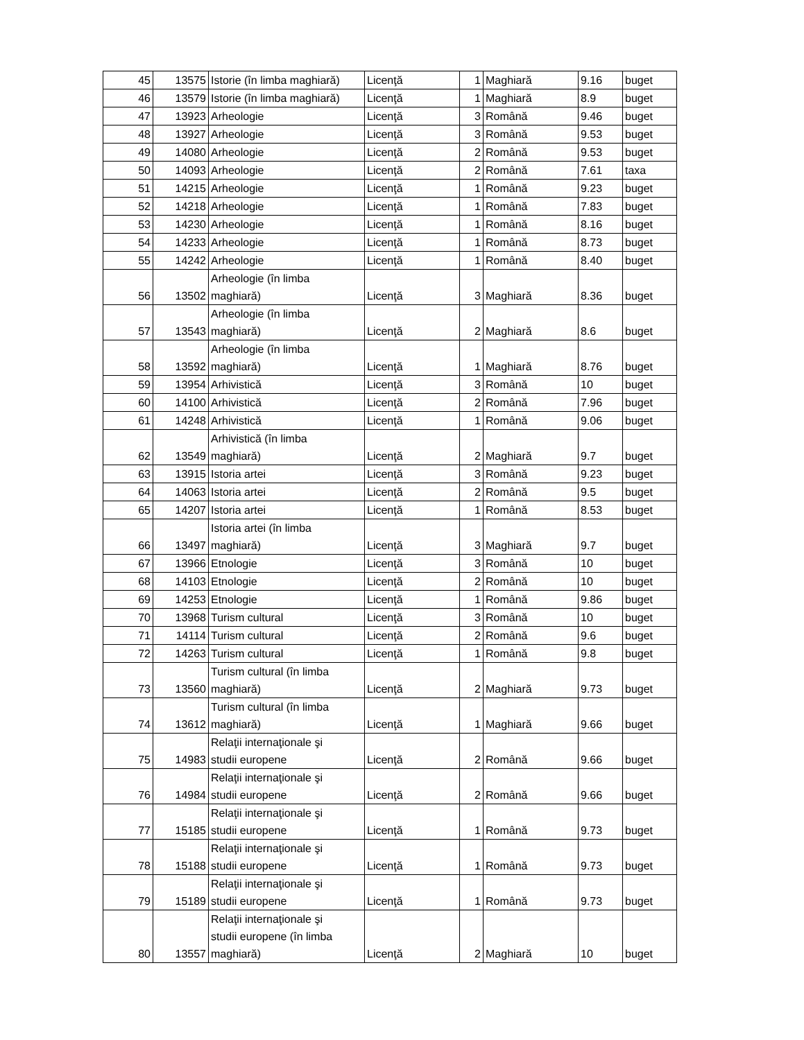| 45 | 13575 | Istorie (în limba maghiară) | Licenţă | 1 | Maghiară | 9.16 | buget |
| 46 | 13579 | Istorie (în limba maghiară) | Licenţă | 1 | Maghiară | 8.9 | buget |
| 47 | 13923 | Arheologie | Licenţă | 3 | Română | 9.46 | buget |
| 48 | 13927 | Arheologie | Licenţă | 3 | Română | 9.53 | buget |
| 49 | 14080 | Arheologie | Licenţă | 2 | Română | 9.53 | buget |
| 50 | 14093 | Arheologie | Licenţă | 2 | Română | 7.61 | taxa |
| 51 | 14215 | Arheologie | Licenţă | 1 | Română | 9.23 | buget |
| 52 | 14218 | Arheologie | Licenţă | 1 | Română | 7.83 | buget |
| 53 | 14230 | Arheologie | Licenţă | 1 | Română | 8.16 | buget |
| 54 | 14233 | Arheologie | Licenţă | 1 | Română | 8.73 | buget |
| 55 | 14242 | Arheologie | Licenţă | 1 | Română | 8.40 | buget |
| 56 | 13502 | Arheologie (în limba maghiară) | Licenţă | 3 | Maghiară | 8.36 | buget |
| 57 | 13543 | Arheologie (în limba maghiară) | Licenţă | 2 | Maghiară | 8.6 | buget |
| 58 | 13592 | Arheologie (în limba maghiară) | Licenţă | 1 | Maghiară | 8.76 | buget |
| 59 | 13954 | Arhivistică | Licenţă | 3 | Română | 10 | buget |
| 60 | 14100 | Arhivistică | Licenţă | 2 | Română | 7.96 | buget |
| 61 | 14248 | Arhivistică | Licenţă | 1 | Română | 9.06 | buget |
| 62 | 13549 | Arhivistică (în limba maghiară) | Licenţă | 2 | Maghiară | 9.7 | buget |
| 63 | 13915 | Istoria artei | Licenţă | 3 | Română | 9.23 | buget |
| 64 | 14063 | Istoria artei | Licenţă | 2 | Română | 9.5 | buget |
| 65 | 14207 | Istoria artei | Licenţă | 1 | Română | 8.53 | buget |
| 66 | 13497 | Istoria artei (în limba maghiară) | Licenţă | 3 | Maghiară | 9.7 | buget |
| 67 | 13966 | Etnologie | Licenţă | 3 | Română | 10 | buget |
| 68 | 14103 | Etnologie | Licenţă | 2 | Română | 10 | buget |
| 69 | 14253 | Etnologie | Licenţă | 1 | Română | 9.86 | buget |
| 70 | 13968 | Turism cultural | Licenţă | 3 | Română | 10 | buget |
| 71 | 14114 | Turism cultural | Licenţă | 2 | Română | 9.6 | buget |
| 72 | 14263 | Turism cultural | Licenţă | 1 | Română | 9.8 | buget |
| 73 | 13560 | Turism cultural (în limba maghiară) | Licenţă | 2 | Maghiară | 9.73 | buget |
| 74 | 13612 | Turism cultural (în limba maghiară) | Licenţă | 1 | Maghiară | 9.66 | buget |
| 75 | 14983 | Relaţii internaţionale şi studii europene | Licenţă | 2 | Română | 9.66 | buget |
| 76 | 14984 | Relaţii internaţionale şi studii europene | Licenţă | 2 | Română | 9.66 | buget |
| 77 | 15185 | Relaţii internaţionale şi studii europene | Licenţă | 1 | Română | 9.73 | buget |
| 78 | 15188 | Relaţii internaţionale şi studii europene | Licenţă | 1 | Română | 9.73 | buget |
| 79 | 15189 | Relaţii internaţionale şi studii europene | Licenţă | 1 | Română | 9.73 | buget |
| 80 | 13557 | Relaţii internaţionale şi studii europene (în limba maghiară) | Licenţă | 2 | Maghiară | 10 | buget |